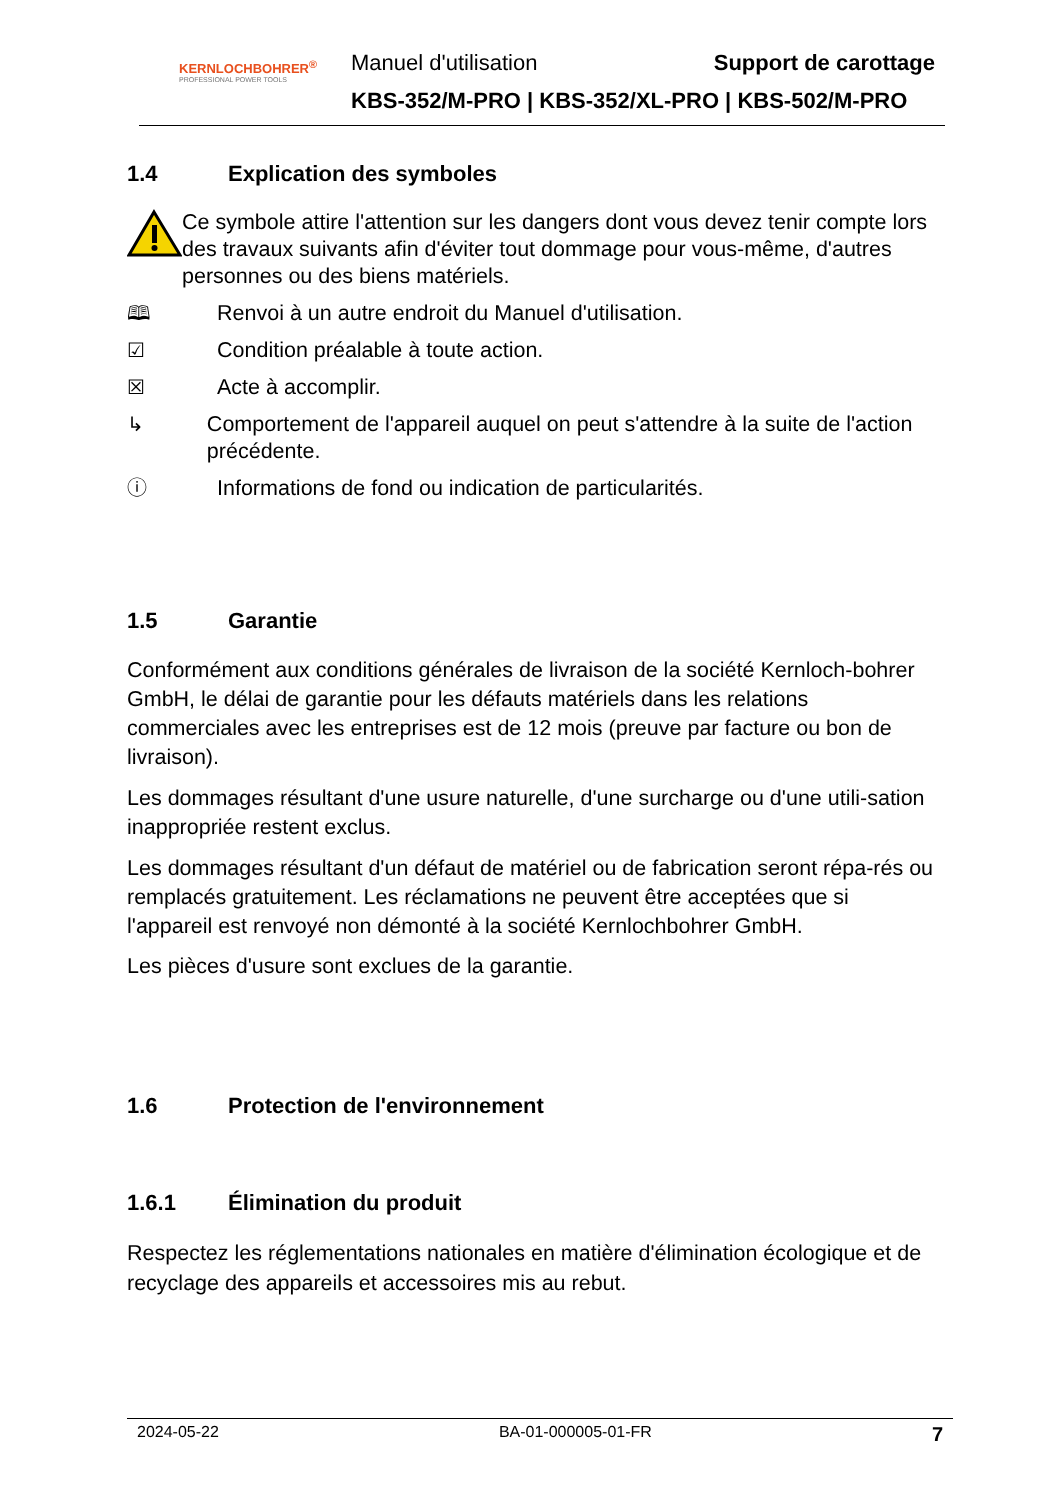KERNLOCHBOHRER<sup>®</sup>
PROFESSIONAL POWER TOOLS
Manuel d'utilisation Support de carottage
KBS-352/M-PRO | KBS-352/XL-PRO | KBS-502/M-PRO
1.4 Explication des symboles
Ce symbole attire l'attention sur les dangers dont vous devez tenir compte lors des travaux suivants afin d'éviter tout dommage pour vous-même, d'autres personnes ou des biens matériels.
🕮 Renvoi à un autre endroit du Manuel d'utilisation.
☑ Condition préalable à toute action.
☒ Acte à accomplir.
↳ Comportement de l'appareil auquel on peut s'attendre à la suite de l'action précédente.
ⓘ Informations de fond ou indication de particularités.
1.5 Garantie
Conformément aux conditions générales de livraison de la société Kernloch-bohrer GmbH, le délai de garantie pour les défauts matériels dans les relations commerciales avec les entreprises est de 12 mois (preuve par facture ou bon de livraison).
Les dommages résultant d'une usure naturelle, d'une surcharge ou d'une utili-sation inappropriée restent exclus.
Les dommages résultant d'un défaut de matériel ou de fabrication seront répa-rés ou remplacés gratuitement. Les réclamations ne peuvent être acceptées que si l'appareil est renvoyé non démonté à la société Kernlochbohrer GmbH.
Les pièces d'usure sont exclues de la garantie.
1.6 Protection de l'environnement
1.6.1 Élimination du produit
Respectez les réglementations nationales en matière d'élimination écologique et de recyclage des appareils et accessoires mis au rebut.
2024-05-22 BA-01-000005-01-FR 7